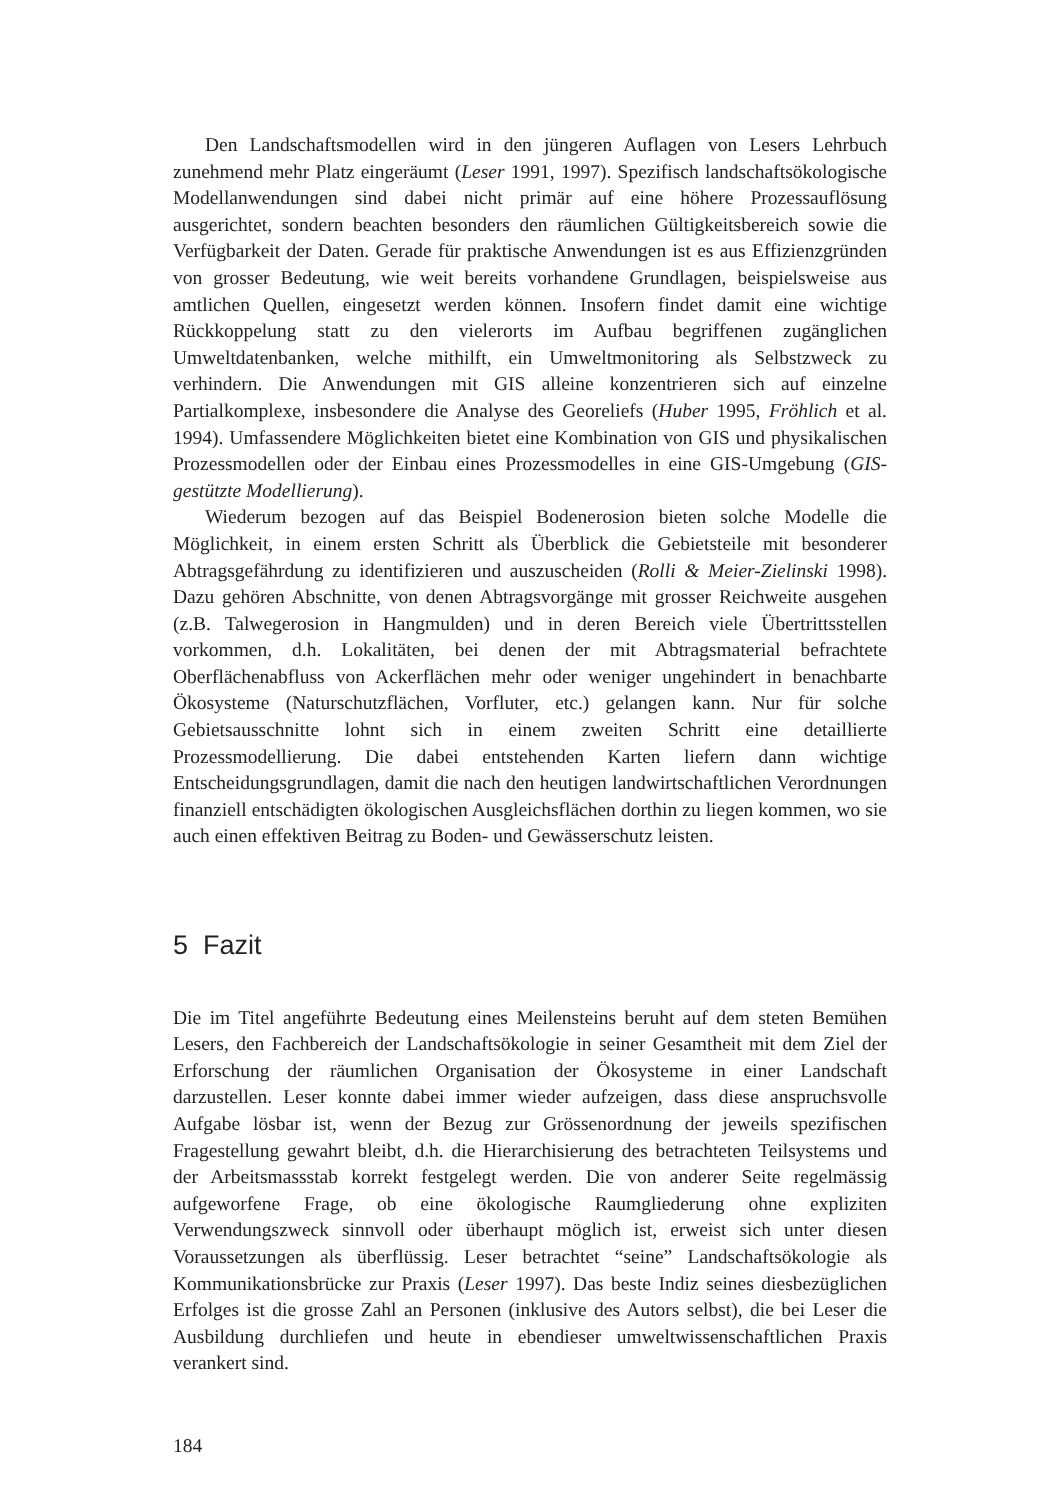Den Landschaftsmodellen wird in den jüngeren Auflagen von Lesers Lehrbuch zunehmend mehr Platz eingeräumt (Leser 1991, 1997). Spezifisch landschaftsökologische Modellanwendungen sind dabei nicht primär auf eine höhere Prozessauflösung ausgerichtet, sondern beachten besonders den räumlichen Gültigkeitsbereich sowie die Verfügbarkeit der Daten. Gerade für praktische Anwendungen ist es aus Effizienzgründen von grosser Bedeutung, wie weit bereits vorhandene Grundlagen, beispielsweise aus amtlichen Quellen, eingesetzt werden können. Insofern findet damit eine wichtige Rückkoppelung statt zu den vielerorts im Aufbau begriffenen zugänglichen Umweltdatenbanken, welche mithilft, ein Umweltmonitoring als Selbstzweck zu verhindern. Die Anwendungen mit GIS alleine konzentrieren sich auf einzelne Partialkomplexe, insbesondere die Analyse des Georeliefs (Huber 1995, Fröhlich et al. 1994). Umfassendere Möglichkeiten bietet eine Kombination von GIS und physikalischen Prozessmodellen oder der Einbau eines Prozessmodelles in eine GIS-Umgebung (GIS-gestützte Modellierung).
Wiederum bezogen auf das Beispiel Bodenerosion bieten solche Modelle die Möglichkeit, in einem ersten Schritt als Überblick die Gebietsteile mit besonderer Abtragsgefährdung zu identifizieren und auszuscheiden (Rolli & Meier-Zielinski 1998). Dazu gehören Abschnitte, von denen Abtragsvorgänge mit grosser Reichweite ausgehen (z.B. Talwegerosion in Hangmulden) und in deren Bereich viele Übertrittsstellen vorkommen, d.h. Lokalitäten, bei denen der mit Abtragsmaterial befrachtete Oberflächenabfluss von Ackerflächen mehr oder weniger ungehindert in benachbarte Ökosysteme (Naturschutzflächen, Vorfluter, etc.) gelangen kann. Nur für solche Gebietsausschnitte lohnt sich in einem zweiten Schritt eine detaillierte Prozessmodellierung. Die dabei entstehenden Karten liefern dann wichtige Entscheidungsgrundlagen, damit die nach den heutigen landwirtschaftlichen Verordnungen finanziell entschädigten ökologischen Ausgleichsflächen dorthin zu liegen kommen, wo sie auch einen effektiven Beitrag zu Boden- und Gewässerschutz leisten.
5 Fazit
Die im Titel angeführte Bedeutung eines Meilensteins beruht auf dem steten Bemühen Lesers, den Fachbereich der Landschaftsökologie in seiner Gesamtheit mit dem Ziel der Erforschung der räumlichen Organisation der Ökosysteme in einer Landschaft darzustellen. Leser konnte dabei immer wieder aufzeigen, dass diese anspruchsvolle Aufgabe lösbar ist, wenn der Bezug zur Grössenordnung der jeweils spezifischen Fragestellung gewahrt bleibt, d.h. die Hierarchisierung des betrachteten Teilsystems und der Arbeitsmassstab korrekt festgelegt werden. Die von anderer Seite regelmässig aufgeworfene Frage, ob eine ökologische Raumgliederung ohne expliziten Verwendungszweck sinnvoll oder überhaupt möglich ist, erweist sich unter diesen Voraussetzungen als überflüssig. Leser betrachtet “seine” Landschaftsökologie als Kommunikationsbrücke zur Praxis (Leser 1997). Das beste Indiz seines diesbezüglichen Erfolges ist die grosse Zahl an Personen (inklusive des Autors selbst), die bei Leser die Ausbildung durchliefen und heute in ebendieser umweltwissenschaftlichen Praxis verankert sind.
184